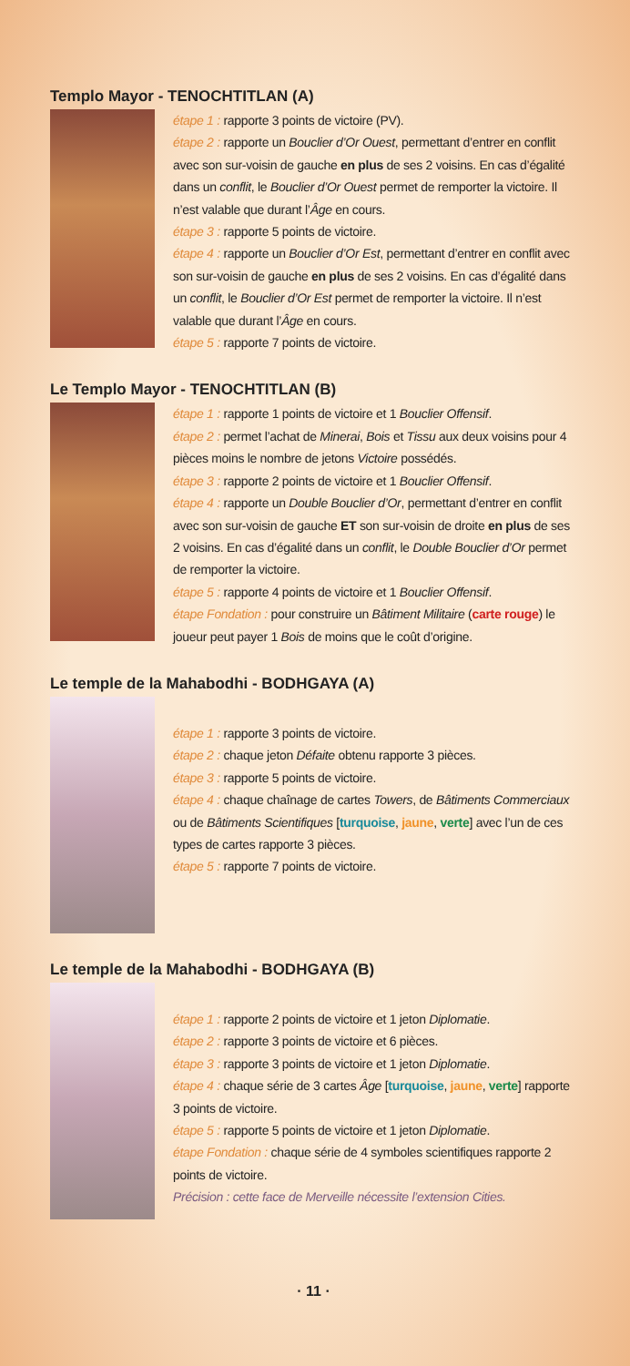Templo Mayor - TENOCHTITLAN (A)
étape 1 : rapporte 3 points de victoire (PV).
étape 2 : rapporte un Bouclier d’Or Ouest, permettant d’entrer en conflit avec son sur-voisin de gauche en plus de ses 2 voisins. En cas d’égalité dans un conflit, le Bouclier d’Or Ouest permet de remporter la victoire. Il n’est valable que durant l’Âge en cours.
étape 3 : rapporte 5 points de victoire.
étape 4 : rapporte un Bouclier d’Or Est, permettant d’entrer en conflit avec son sur-voisin de gauche en plus de ses 2 voisins. En cas d’égalité dans un conflit, le Bouclier d’Or Est permet de remporter la victoire. Il n’est valable que durant l’Âge en cours.
étape 5 : rapporte 7 points de victoire.
Le Templo Mayor - TENOCHTITLAN (B)
étape 1 : rapporte 1 points de victoire et 1 Bouclier Offensif.
étape 2 : permet l’achat de Minerai, Bois et Tissu aux deux voisins pour 4 pièces moins le nombre de jetons Victoire possédés.
étape 3 : rapporte 2 points de victoire et 1 Bouclier Offensif.
étape 4 : rapporte un Double Bouclier d’Or, permettant d’entrer en conflit avec son sur-voisin de gauche ET son sur-voisin de droite en plus de ses 2 voisins. En cas d’égalité dans un conflit, le Double Bouclier d’Or permet de remporter la victoire.
étape 5 : rapporte 4 points de victoire et 1 Bouclier Offensif.
étape Fondation : pour construire un Bâtiment Militaire (carte rouge) le joueur peut payer 1 Bois de moins que le coût d’origine.
Le temple de la Mahabodhi - BODHGAYA (A)
étape 1 : rapporte 3 points de victoire.
étape 2 : chaque jeton Défaite obtenu rapporte 3 pièces.
étape 3 : rapporte 5 points de victoire.
étape 4 : chaque chaînage de cartes Towers, de Bâtiments Commerciaux ou de Bâtiments Scientifiques [turquoise, jaune, verte] avec l’un de ces types de cartes rapporte 3 pièces.
étape 5 : rapporte 7 points de victoire.
Le temple de la Mahabodhi - BODHGAYA (B)
étape 1 : rapporte 2 points de victoire et 1 jeton Diplomatie.
étape 2 : rapporte 3 points de victoire et 6 pièces.
étape 3 : rapporte 3 points de victoire et 1 jeton Diplomatie.
étape 4 : chaque série de 3 cartes Âge [turquoise, jaune, verte] rapporte 3 points de victoire.
étape 5 : rapporte 5 points de victoire et 1 jeton Diplomatie.
étape Fondation : chaque série de 4 symboles scientifiques rapporte 2 points de victoire.
Précision : cette face de Merveille nécessite l’extension Cities.
· 11 ·